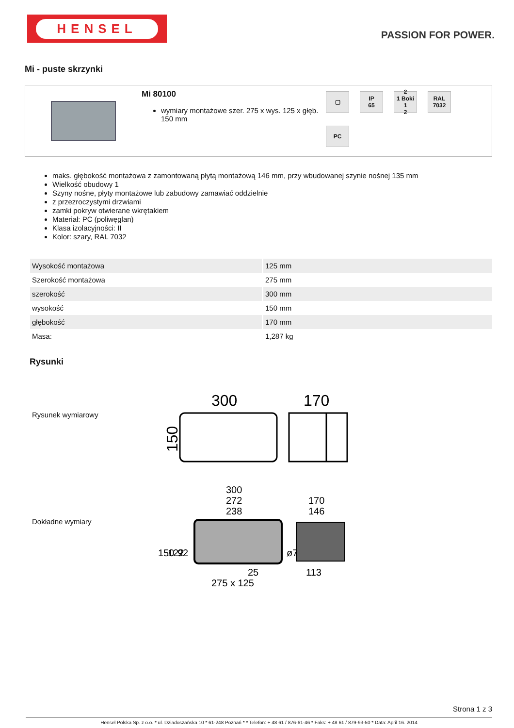HENSEL
PASSION FOR POWER.
Mi - puste skrzynki
Mi 80100
wymiary montażowe szer. 275 x wys. 125 x głęb. 150 mm
▢
IP
65
2
1 Boki 1
2
RAL
7032
PC
maks. głębokość montażowa z zamontowaną płytą montażową 146 mm, przy wbudowanej szynie nośnej 135 mm
Wielkość obudowy 1
Szyny nośne, płyty montażowe lub zabudowy zamawiać oddzielnie
z przezroczystymi drzwiami
zamki pokryw otwierane wkrętakiem
Materiał: PC (poliwęglan)
Klasa izolacyjności: II
Kolor: szary, RAL 7032
| Wysokość montażowa | 125 mm |
| Szerokość montażowa | 275 mm |
| szerokość | 300 mm |
| wysokość | 150 mm |
| głębokość | 170 mm |
| Masa: | 1,287 kg |
Rysunki
Rysunek wymiarowy
300
170
150
Dokładne wymiary
300
272
238
170
146
150
122
92
ø7
25
113
275 x 125
Strona 1 z 3
Hensel Polska Sp. z o.o. * ul. Dziadoszańska 10 * 61-248 Poznań * * Telefon: + 48 61 / 876-61-46 * Faks: + 48 61 / 879-93-50 * Data: April 16. 2014